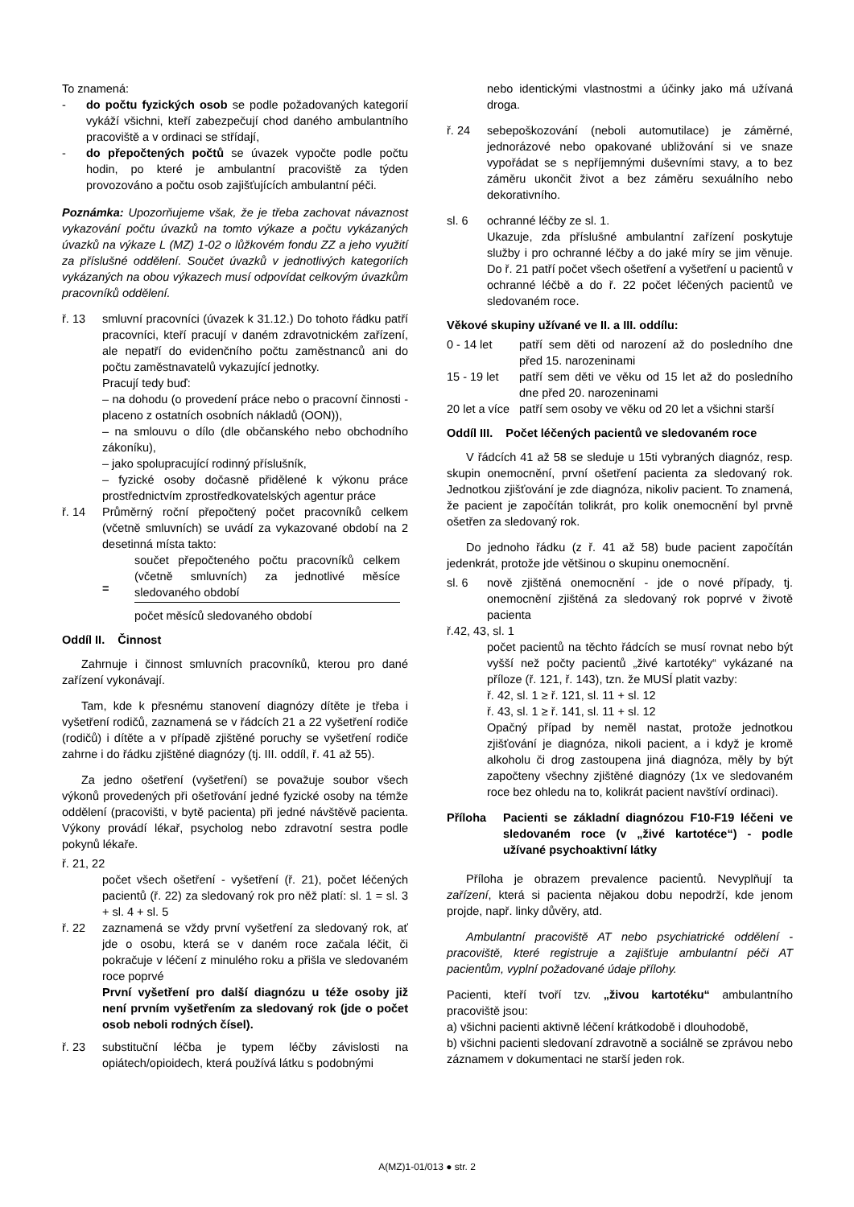To znamená:
- do počtu fyzických osob se podle požadovaných kategorií vykáží všichni, kteří zabezpečují chod daného ambulantního pracoviště a v ordinaci se střídají,
- do přepočtených počtů se úvazek vypočte podle počtu hodin, po které je ambulantní pracoviště za týden provozováno a počtu osob zajišťujících ambulantní péči.
Poznámka: Upozorňujeme však, že je třeba zachovat návaznost vykazování počtu úvazků na tomto výkaze a počtu vykázaných úvazků na výkaze L (MZ) 1-02 o lůžkovém fondu ZZ a jeho využití za příslušné oddělení. Součet úvazků v jednotlivých kategoriích vykázaných na obou výkazech musí odpovídat celkovým úvazkům pracovníků oddělení.
ř. 13 smluvní pracovníci (úvazek k 31.12.) Do tohoto řádku patří pracovníci, kteří pracují v daném zdravotnickém zařízení, ale nepatří do evidenčního počtu zaměstnanců ani do počtu zaměstnavatelů vykazující jednotky.
Pracují tedy buď:
– na dohodu (o provedení práce nebo o pracovní činnosti - placeno z ostatních osobních nákladů (OON)),
– na smlouvu o dílo (dle občanského nebo obchodního zákoníku),
– jako spolupracující rodinný příslušník,
– fyzické osoby dočasně přidělené k výkonu práce prostřednictvím zprostředkovatelských agentur práce
ř. 14 Průměrný roční přepočtený počet pracovníků celkem (včetně smluvních) se uvádí za vykazované období na 2 desetinná místa takto:
=
součet přepočteného počtu pracovníků celkem (včetně smluvních) za jednotlivé měsíce sledovaného období
počet měsíců sledovaného období
Oddíl II. Činnost
Zahrnuje i činnost smluvních pracovníků, kterou pro dané zařízení vykonávají.
Tam, kde k přesnému stanovení diagnózy dítěte je třeba i vyšetření rodičů, zaznamená se v řádcích 21 a 22 vyšetření rodiče (rodičů) i dítěte a v případě zjištěné poruchy se vyšetření rodiče zahrne i do řádku zjištěné diagnózy (tj. III. oddíl, ř. 41 až 55).
Za jedno ošetření (vyšetření) se považuje soubor všech výkonů provedených při ošetřování jedné fyzické osoby na témže oddělení (pracovišti, v bytě pacienta) při jedné návštěvě pacienta. Výkony provádí lékař, psycholog nebo zdravotní sestra podle pokynů lékaře.
ř. 21, 22
počet všech ošetření - vyšetření (ř. 21), počet léčených pacientů (ř. 22) za sledovaný rok pro něž platí: sl. 1 = sl. 3 + sl. 4 + sl. 5
ř. 22 zaznamená se vždy první vyšetření za sledovaný rok, ať jde o osobu, která se v daném roce začala léčit, či pokračuje v léčení z minulého roku a přišla ve sledovaném roce poprvé
První vyšetření pro další diagnózu u téže osoby již není prvním vyšetřením za sledovaný rok (jde o počet osob neboli rodných čísel).
ř. 23 substituční léčba je typem léčby závislosti na opiátech/opioidech, která používá látku s podobnými
nebo identickými vlastnostmi a účinky jako má užívaná droga.
ř. 24 sebepoškozování (neboli automutilace) je záměrné, jednorázové nebo opakované ubližování si ve snaze vypořádat se s nepříjemnými duševními stavy, a to bez záměru ukončit život a bez záměru sexuálního nebo dekorativního.
sl. 6 ochranné léčby ze sl. 1.
Ukazuje, zda příslušné ambulantní zařízení poskytuje služby i pro ochranné léčby a do jaké míry se jim věnuje. Do ř. 21 patří počet všech ošetření a vyšetření u pacientů v ochranné léčbě a do ř. 22 počet léčených pacientů ve sledovaném roce.
Věkové skupiny užívané ve II. a III. oddílu:
0 - 14 let patří sem děti od narození až do posledního dne před 15. narozeninami
15 - 19 let patří sem děti ve věku od 15 let až do posledního dne před 20. narozeninami
20 let a více patří sem osoby ve věku od 20 let a všichni starší
Oddíl III. Počet léčených pacientů ve sledovaném roce
V řádcích 41 až 58 se sleduje u 15ti vybraných diagnóz, resp. skupin onemocnění, první ošetření pacienta za sledovaný rok. Jednotkou zjišťování je zde diagnóza, nikoliv pacient. To znamená, že pacient je započítán tolikrát, pro kolik onemocnění byl prvně ošetřen za sledovaný rok.
Do jednoho řádku (z ř. 41 až 58) bude pacient započítán jedenkrát, protože jde většinou o skupinu onemocnění.
sl. 6 nově zjištěná onemocnění - jde o nové případy, tj. onemocnění zjištěná za sledovaný rok poprvé v životě pacienta
ř.42, 43, sl. 1
počet pacientů na těchto řádcích se musí rovnat nebo být vyšší než počty pacientů „živé kartotéky“ vykázané na příloze (ř. 121, ř. 143), tzn. že MUSÍ platit vazby:
ř. 42, sl. 1 ≥ ř. 121, sl. 11 + sl. 12
ř. 43, sl. 1 ≥ ř. 141, sl. 11 + sl. 12
Opačný případ by neměl nastat, protože jednotkou zjišťování je diagnóza, nikoli pacient, a i když je kromě alkoholu či drog zastoupena jiná diagnóza, měly by být započteny všechny zjištěné diagnózy (1x ve sledovaném roce bez ohledu na to, kolikrát pacient navštíví ordinaci).
Příloha Pacienti se základní diagnózou F10-F19 léčeni ve sledovaném roce (v „živé kartotéce“) - podle užívané psychoaktivní látky
Příloha je obrazem prevalence pacientů. Nevyplňují ta zařízení, která si pacienta nějakou dobu nepodrží, kde jenom projde, např. linky důvěry, atd.
Ambulantní pracoviště AT nebo psychiatrické oddělení - pracoviště, které registruje a zajišťuje ambulantní péči AT pacientům, vyplní požadované údaje přílohy.
Pacienti, kteří tvoří tzv. „živou kartotéku“ ambulantního pracoviště jsou:
a) všichni pacienti aktivně léčení krátkodobě i dlouhodobě,
b) všichni pacienti sledovaní zdravotně a sociálně se zprávou nebo záznamem v dokumentaci ne starší jeden rok.
A(MZ)1-01/013 ● str. 2